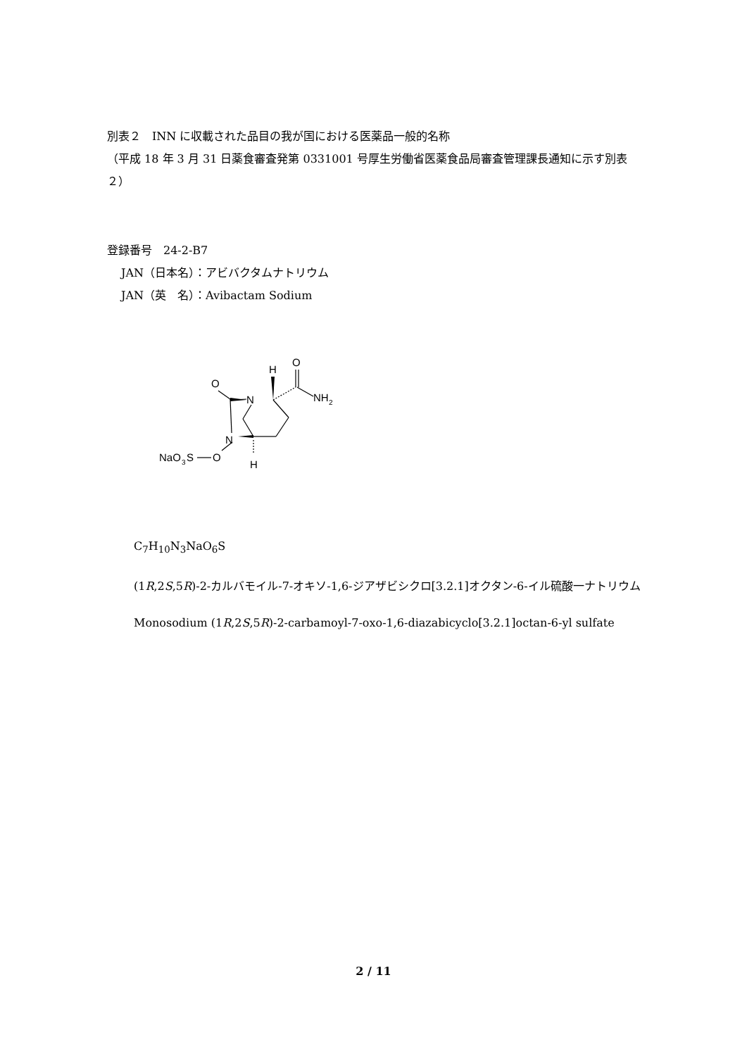別表２　INN に収載された品目の我が国における医薬品一般的名称
（平成 18 年 3 月 31 日薬食審査発第 0331001 号厚生労働省医薬食品局審査管理課長通知に示す別表２）
登録番号　24-2-B7
JAN（日本名）：アビバクタムナトリウム
JAN（英　名）：Avibactam Sodium
N
N
O
O
H
NH
2
H
O
NaO
3
S
C<sub>7</sub>H<sub>10</sub>N<sub>3</sub>NaO<sub>6</sub>S
(1R,2S,5R)-2-カルバモイル-7-オキソ-1,6-ジアザビシクロ[3.2.1]オクタン-6-イル硫酸一ナトリウム
Monosodium (1R,2S,5R)-2-carbamoyl-7-oxo-1,6-diazabicyclo[3.2.1]octan-6-yl sulfate
2 / 11